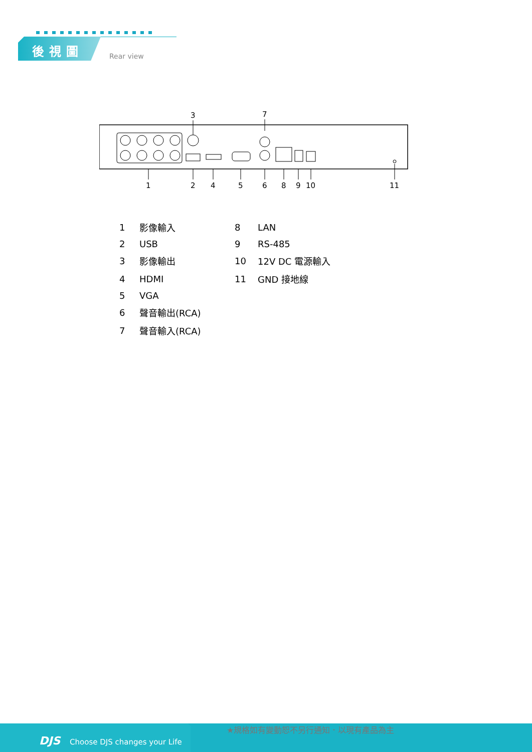後視圖
Rear view
3
7
1
2
4
5
6
8
9
10
11
| 1 | 影像輸入 | 8 | LAN |
| 2 | USB | 9 | RS-485 |
| 3 | 影像輸出 | 10 | 12V DC 電源輸入 |
| 4 | HDMI | 11 | GND 接地線 |
| 5 | VGA | | |
| 6 | 聲音輸出(RCA) | | |
| 7 | 聲音輸入(RCA) | | |
DJS Choose DJS changes your Life
★規格如有變動恕不另行通知．以現有產品為主